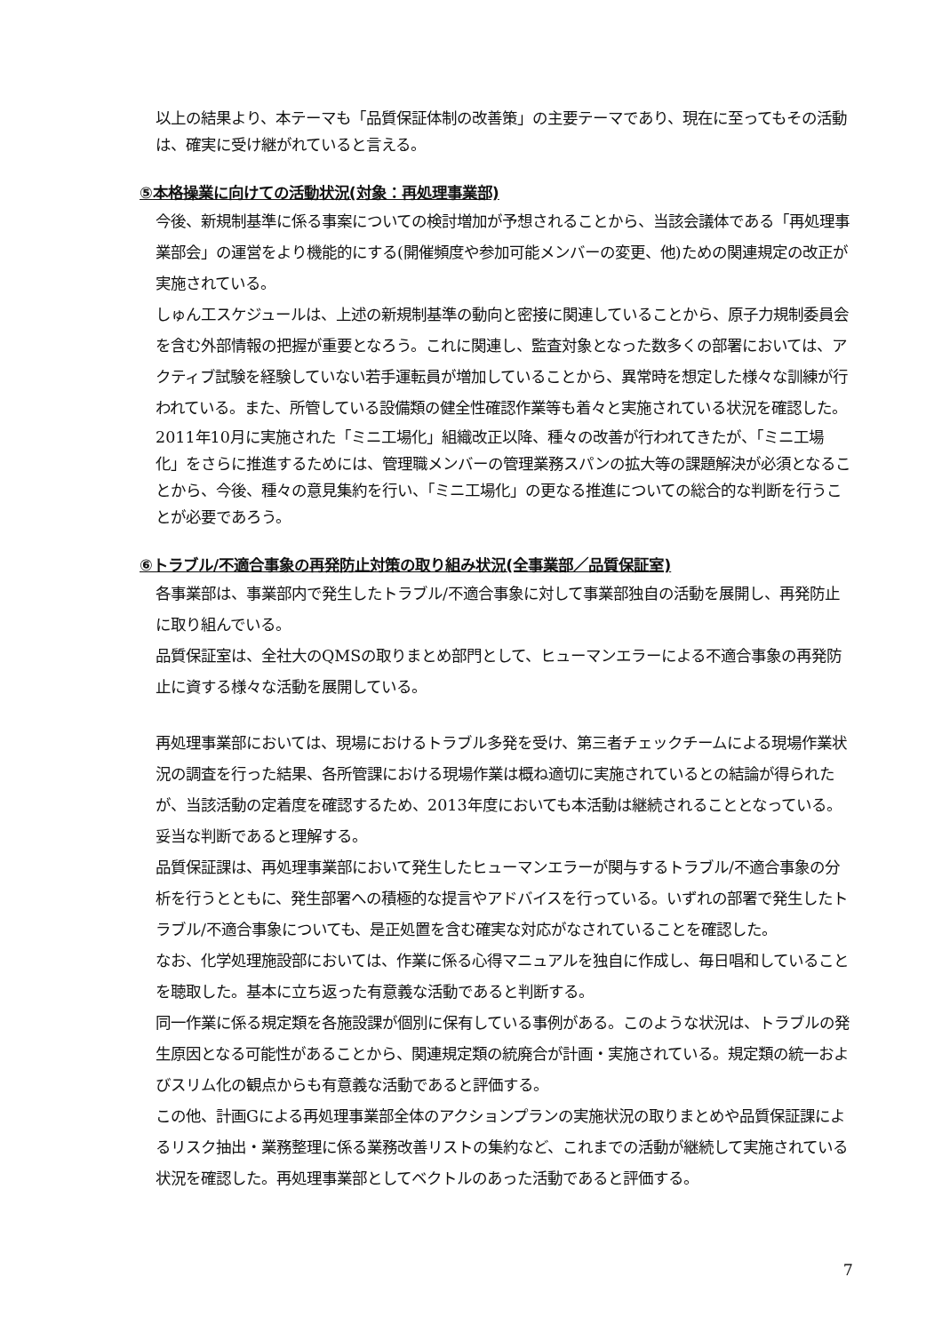以上の結果より、本テーマも「品質保証体制の改善策」の主要テーマであり、現在に至ってもその活動は、確実に受け継がれていると言える。
⑤本格操業に向けての活動状況(対象：再処理事業部)
今後、新規制基準に係る事案についての検討増加が予想されることから、当該会議体である「再処理事業部会」の運営をより機能的にする(開催頻度や参加可能メンバーの変更、他)ための関連規定の改正が実施されている。
しゅん工スケジュールは、上述の新規制基準の動向と密接に関連していることから、原子力規制委員会を含む外部情報の把握が重要となろう。これに関連し、監査対象となった数多くの部署においては、アクティブ試験を経験していない若手運転員が増加していることから、異常時を想定した様々な訓練が行われている。また、所管している設備類の健全性確認作業等も着々と実施されている状況を確認した。
2011年10月に実施された「ミニ工場化」組織改正以降、種々の改善が行われてきたが、「ミニ工場化」をさらに推進するためには、管理職メンバーの管理業務スパンの拡大等の課題解決が必須となることから、今後、種々の意見集約を行い、「ミニ工場化」の更なる推進についての総合的な判断を行うことが必要であろう。
⑥トラブル/不適合事象の再発防止対策の取り組み状況(全事業部／品質保証室)
各事業部は、事業部内で発生したトラブル/不適合事象に対して事業部独自の活動を展開し、再発防止に取り組んでいる。
品質保証室は、全社大のQMSの取りまとめ部門として、ヒューマンエラーによる不適合事象の再発防止に資する様々な活動を展開している。
再処理事業部においては、現場におけるトラブル多発を受け、第三者チェックチームによる現場作業状況の調査を行った結果、各所管課における現場作業は概ね適切に実施されているとの結論が得られたが、当該活動の定着度を確認するため、2013年度においても本活動は継続されることとなっている。妥当な判断であると理解する。
品質保証課は、再処理事業部において発生したヒューマンエラーが関与するトラブル/不適合事象の分析を行うとともに、発生部署への積極的な提言やアドバイスを行っている。いずれの部署で発生したトラブル/不適合事象についても、是正処置を含む確実な対応がなされていることを確認した。
なお、化学処理施設部においては、作業に係る心得マニュアルを独自に作成し、毎日唱和していることを聴取した。基本に立ち返った有意義な活動であると判断する。
同一作業に係る規定類を各施設課が個別に保有している事例がある。このような状況は、トラブルの発生原因となる可能性があることから、関連規定類の統廃合が計画・実施されている。規定類の統一およびスリム化の観点からも有意義な活動であると評価する。
この他、計画Gによる再処理事業部全体のアクションプランの実施状況の取りまとめや品質保証課によるリスク抽出・業務整理に係る業務改善リストの集約など、これまでの活動が継続して実施されている状況を確認した。再処理事業部としてベクトルのあった活動であると評価する。
7